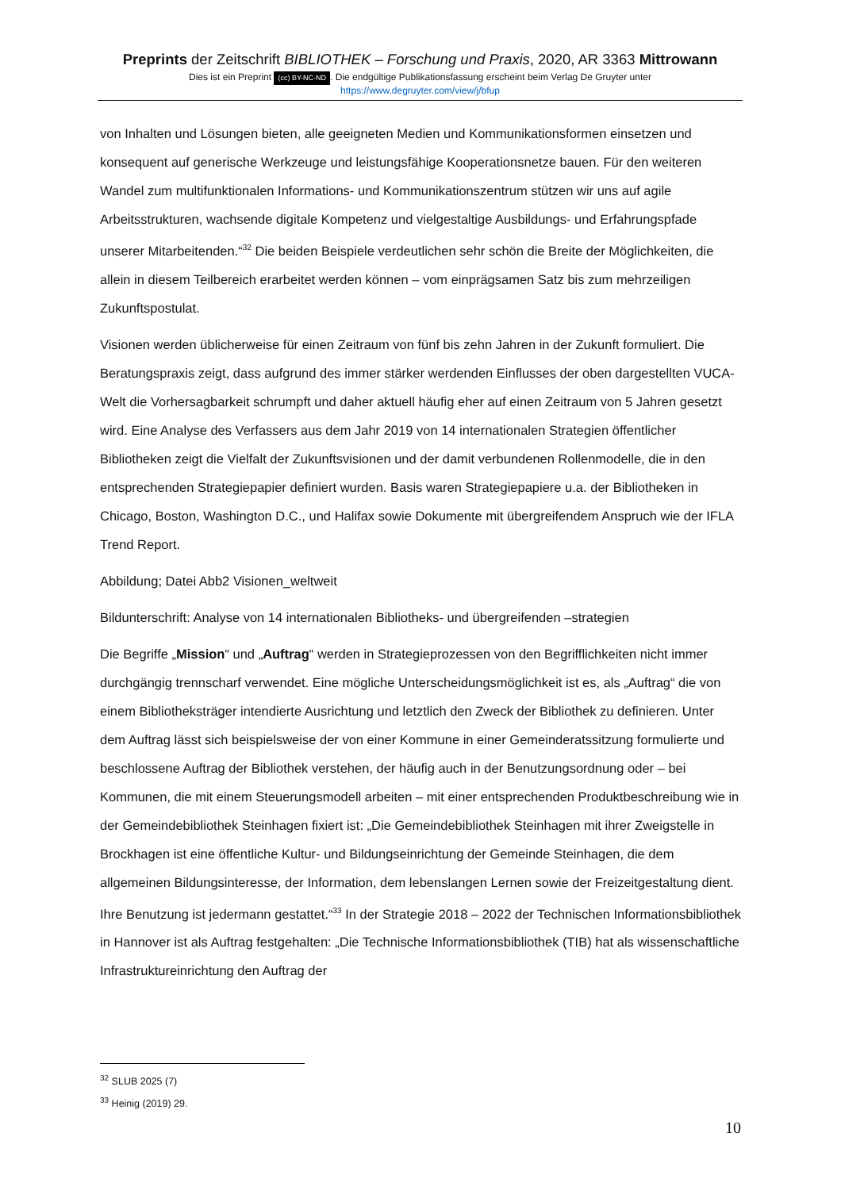Preprints der Zeitschrift BIBLIOTHEK – Forschung und Praxis, 2020, AR 3363 Mittrowann
Dies ist ein Preprint (cc) BY-NC-ND. Die endgültige Publikationsfassung erscheint beim Verlag De Gruyter unter
https://www.degruyter.com/view/j/bfup
von Inhalten und Lösungen bieten, alle geeigneten Medien und Kommunikationsformen einsetzen und konsequent auf generische Werkzeuge und leistungsfähige Kooperationsnetze bauen. Für den weiteren Wandel zum multifunktionalen Informations- und Kommunikationszentrum stützen wir uns auf agile Arbeitsstrukturen, wachsende digitale Kompetenz und vielgestaltige Ausbildungs- und Erfahrungspfade unserer Mitarbeitenden.“<sup>32</sup> Die beiden Beispiele verdeutlichen sehr schön die Breite der Möglichkeiten, die allein in diesem Teilbereich erarbeitet werden können – vom einprägsamen Satz bis zum mehrzeiligen Zukunftspostulat.
Visionen werden üblicherweise für einen Zeitraum von fünf bis zehn Jahren in der Zukunft formuliert. Die Beratungspraxis zeigt, dass aufgrund des immer stärker werdenden Einflusses der oben dargestellten VUCA-Welt die Vorhersagbarkeit schrumpft und daher aktuell häufig eher auf einen Zeitraum von 5 Jahren gesetzt wird. Eine Analyse des Verfassers aus dem Jahr 2019 von 14 internationalen Strategien öffentlicher Bibliotheken zeigt die Vielfalt der Zukunftsvisionen und der damit verbundenen Rollenmodelle, die in den entsprechenden Strategiepapier definiert wurden. Basis waren Strategiepapiere u.a. der Bibliotheken in Chicago, Boston, Washington D.C., und Halifax sowie Dokumente mit übergreifendem Anspruch wie der IFLA Trend Report.
Abbildung; Datei Abb2 Visionen_weltweit
Bildunterschrift: Analyse von 14 internationalen Bibliotheks- und übergreifenden –strategien
Die Begriffe „Mission“ und „Auftrag“ werden in Strategieprozessen von den Begrifflichkeiten nicht immer durchgängig trennscharf verwendet. Eine mögliche Unterscheidungsmöglichkeit ist es, als „Auftrag“ die von einem Bibliotheksträger intendierte Ausrichtung und letztlich den Zweck der Bibliothek zu definieren. Unter dem Auftrag lässt sich beispielsweise der von einer Kommune in einer Gemeinderatssitzung formulierte und beschlossene Auftrag der Bibliothek verstehen, der häufig auch in der Benutzungsordnung oder – bei Kommunen, die mit einem Steuerungsmodell arbeiten – mit einer entsprechenden Produktbeschreibung wie in der Gemeindebibliothek Steinhagen fixiert ist: „Die Gemeindebibliothek Steinhagen mit ihrer Zweigstelle in Brockhagen ist eine öffentliche Kultur- und Bildungseinrichtung der Gemeinde Steinhagen, die dem allgemeinen Bildungsinteresse, der Information, dem lebenslangen Lernen sowie der Freizeitgestaltung dient. Ihre Benutzung ist jedermann gestattet.“<sup>33</sup> In der Strategie 2018 – 2022 der Technischen Informationsbibliothek in Hannover ist als Auftrag festgehalten: „Die Technische Informationsbibliothek (TIB) hat als wissenschaftliche Infrastruktureinrichtung den Auftrag der
<sup>32</sup> SLUB 2025 (7)
<sup>33</sup> Heinig (2019) 29.
10